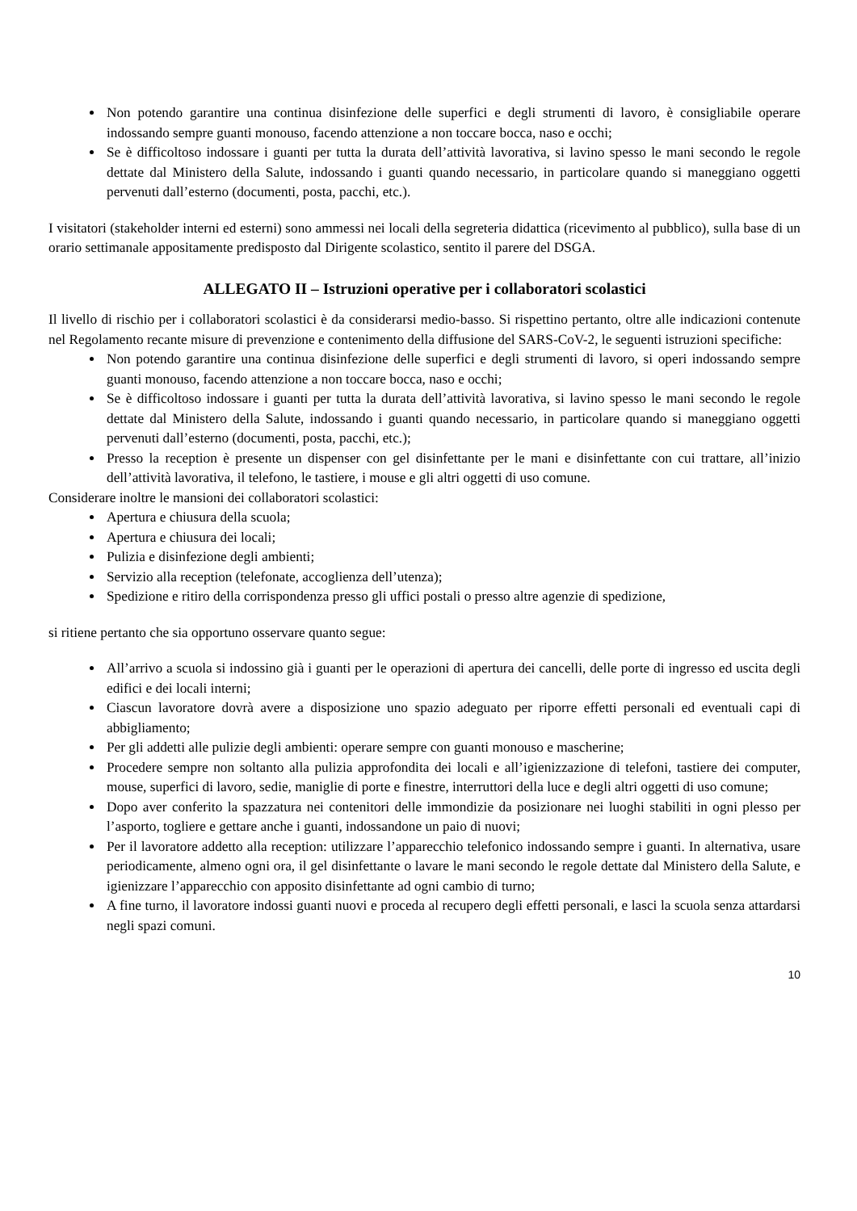Non potendo garantire una continua disinfezione delle superfici e degli strumenti di lavoro, è consigliabile operare indossando sempre guanti monouso, facendo attenzione a non toccare bocca, naso e occhi;
Se è difficoltoso indossare i guanti per tutta la durata dell’attività lavorativa, si lavino spesso le mani secondo le regole dettate dal Ministero della Salute, indossando i guanti quando necessario, in particolare quando si maneggiano oggetti pervenuti dall’esterno (documenti, posta, pacchi, etc.).
I visitatori (stakeholder interni ed esterni) sono ammessi nei locali della segreteria didattica (ricevimento al pubblico), sulla base di un orario settimanale appositamente predisposto dal Dirigente scolastico, sentito il parere del DSGA.
ALLEGATO II – Istruzioni operative per i collaboratori scolastici
Il livello di rischio per i collaboratori scolastici è da considerarsi medio-basso. Si rispettino pertanto, oltre alle indicazioni contenute nel Regolamento recante misure di prevenzione e contenimento della diffusione del SARS-CoV-2, le seguenti istruzioni specifiche:
Non potendo garantire una continua disinfezione delle superfici e degli strumenti di lavoro, si operi indossando sempre guanti monouso, facendo attenzione a non toccare bocca, naso e occhi;
Se è difficoltoso indossare i guanti per tutta la durata dell’attività lavorativa, si lavino spesso le mani secondo le regole dettate dal Ministero della Salute, indossando i guanti quando necessario, in particolare quando si maneggiano oggetti pervenuti dall’esterno (documenti, posta, pacchi, etc.);
Presso la reception è presente un dispenser con gel disinfettante per le mani e disinfettante con cui trattare, all’inizio dell’attività lavorativa, il telefono, le tastiere, i mouse e gli altri oggetti di uso comune.
Considerare inoltre le mansioni dei collaboratori scolastici:
Apertura e chiusura della scuola;
Apertura e chiusura dei locali;
Pulizia e disinfezione degli ambienti;
Servizio alla reception (telefonate, accoglienza dell’utenza);
Spedizione e ritiro della corrispondenza presso gli uffici postali o presso altre agenzie di spedizione,
si ritiene pertanto che sia opportuno osservare quanto segue:
All’arrivo a scuola si indossino già i guanti per le operazioni di apertura dei cancelli, delle porte di ingresso ed uscita degli edifici e dei locali interni;
Ciascun lavoratore dovrà avere a disposizione uno spazio adeguato per riporre effetti personali ed eventuali capi di abbigliamento;
Per gli addetti alle pulizie degli ambienti: operare sempre con guanti monouso e mascherine;
Procedere sempre non soltanto alla pulizia approfondita dei locali e all’igienizzazione di telefoni, tastiere dei computer, mouse, superfici di lavoro, sedie, maniglie di porte e finestre, interruttori della luce e degli altri oggetti di uso comune;
Dopo aver conferito la spazzatura nei contenitori delle immondizie da posizionare nei luoghi stabiliti in ogni plesso per l’asporto, togliere e gettare anche i guanti, indossandone un paio di nuovi;
Per il lavoratore addetto alla reception: utilizzare l’apparecchio telefonico indossando sempre i guanti. In alternativa, usare periodicamente, almeno ogni ora, il gel disinfettante o lavare le mani secondo le regole dettate dal Ministero della Salute, e igienizzare l’apparecchio con apposito disinfettante ad ogni cambio di turno;
A fine turno, il lavoratore indossi guanti nuovi e proceda al recupero degli effetti personali, e lasci la scuola senza attardarsi negli spazi comuni.
10